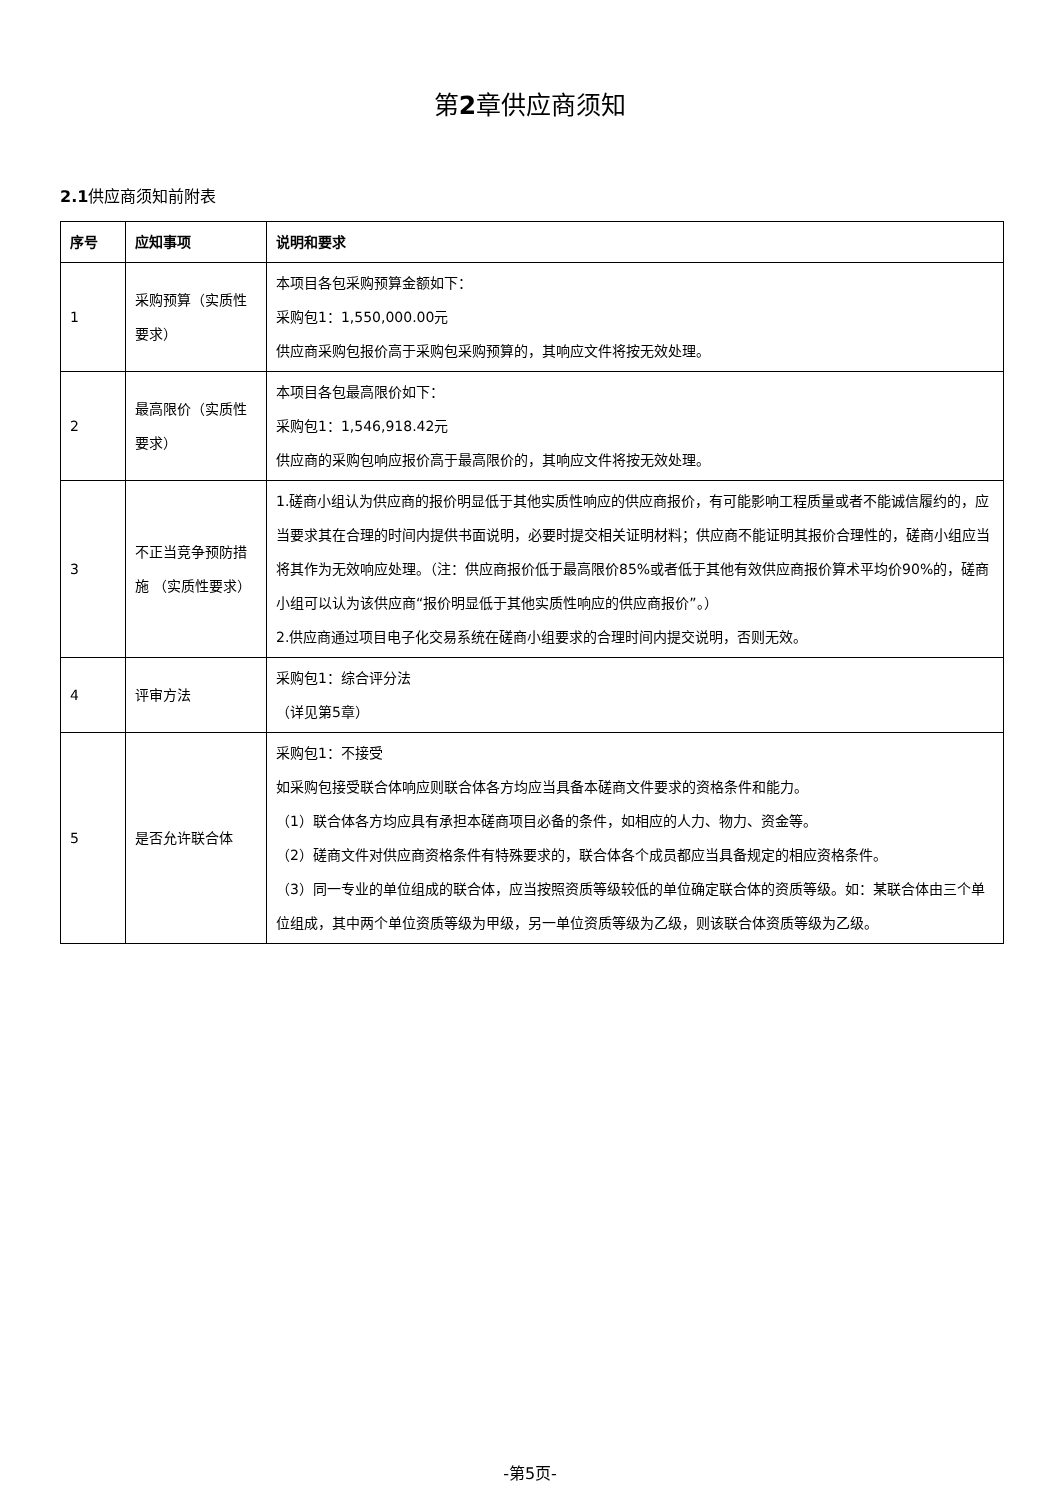第2章供应商须知
2.1供应商须知前附表
| 序号 | 应知事项 | 说明和要求 |
| --- | --- | --- |
| 1 | 采购预算（实质性要求） | 本项目各包采购预算金额如下： 采购包1：1,550,000.00元 供应商采购包报价高于采购包采购预算的，其响应文件将按无效处理。 |
| 2 | 最高限价（实质性要求） | 本项目各包最高限价如下： 采购包1：1,546,918.42元 供应商的采购包响应报价高于最高限价的，其响应文件将按无效处理。 |
| 3 | 不正当竞争预防措施 （实质性要求） | 1.磋商小组认为供应商的报价明显低于其他实质性响应的供应商报价，有可能影响工程质量或者不能诚信履约的，应当要求其在合理的时间内提供书面说明，必要时提交相关证明材料；供应商不能证明其报价合理性的，磋商小组应当将其作为无效响应处理。（注：供应商报价低于最高限价85%或者低于其他有效供应商报价算术平均价90%的，磋商小组可以认为该供应商“报价明显低于其他实质性响应的供应商报价”。） 2.供应商通过项目电子化交易系统在磋商小组要求的合理时间内提交说明，否则无效。 |
| 4 | 评审方法 | 采购包1：综合评分法 （详见第5章） |
| 5 | 是否允许联合体 | 采购包1：不接受 如采购包接受联合体响应则联合体各方均应当具备本磋商文件要求的资格条件和能力。 （1）联合体各方均应具有承担本磋商项目必备的条件，如相应的人力、物力、资金等。 （2）磋商文件对供应商资格条件有特殊要求的，联合体各个成员都应当具备规定的相应资格条件。 （3）同一专业的单位组成的联合体，应当按照资质等级较低的单位确定联合体的资质等级。如：某联合体由三个单位组成，其中两个单位资质等级为甲级，另一单位资质等级为乙级，则该联合体资质等级为乙级。 |
-第5页-